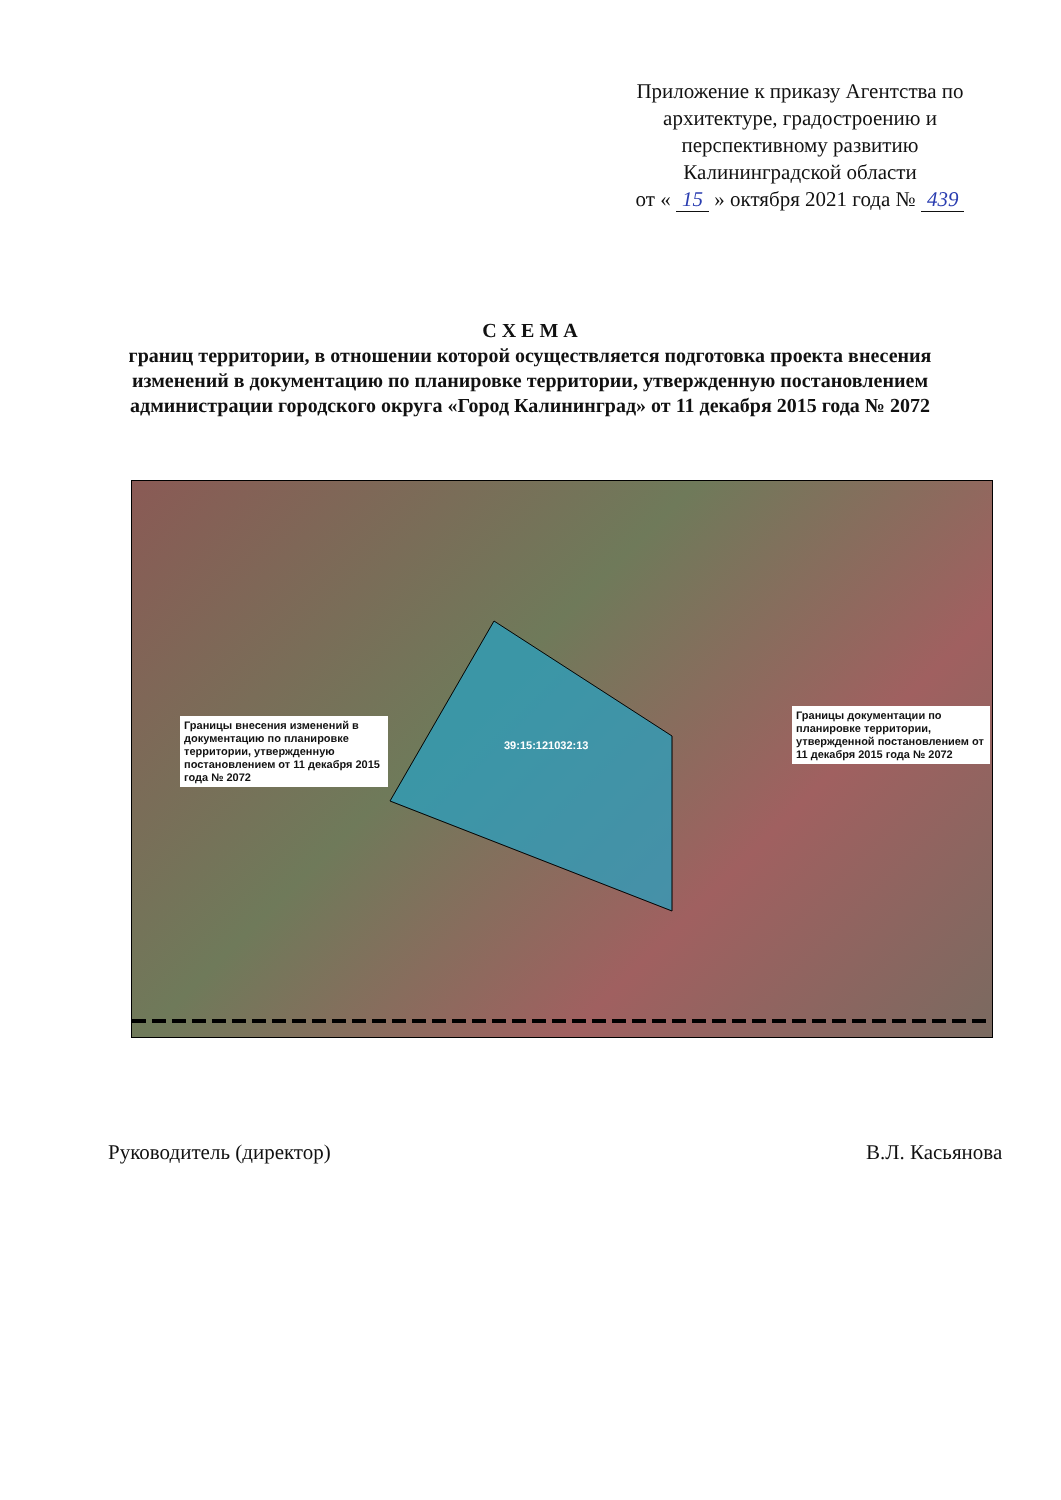Приложение к приказу Агентства по архитектуре, градостроению и перспективному развитию Калининградской области
от « 15 » октября 2021 года № 439
С Х Е М А
границ территории, в отношении которой осуществляется подготовка проекта внесения изменений в документацию по планировке территории, утвержденную постановлением администрации городского округа «Город Калининград» от 11 декабря 2015 года № 2072
Границы внесения изменений в документацию по планировке территории, утвержденную постановлением от 11 декабря 2015 года № 2072
39:15:121032:13
Границы документации по планировке территории, утвержденной постановлением от 11 декабря 2015 года № 2072
Руководитель (директор) В.Л. Касьянова